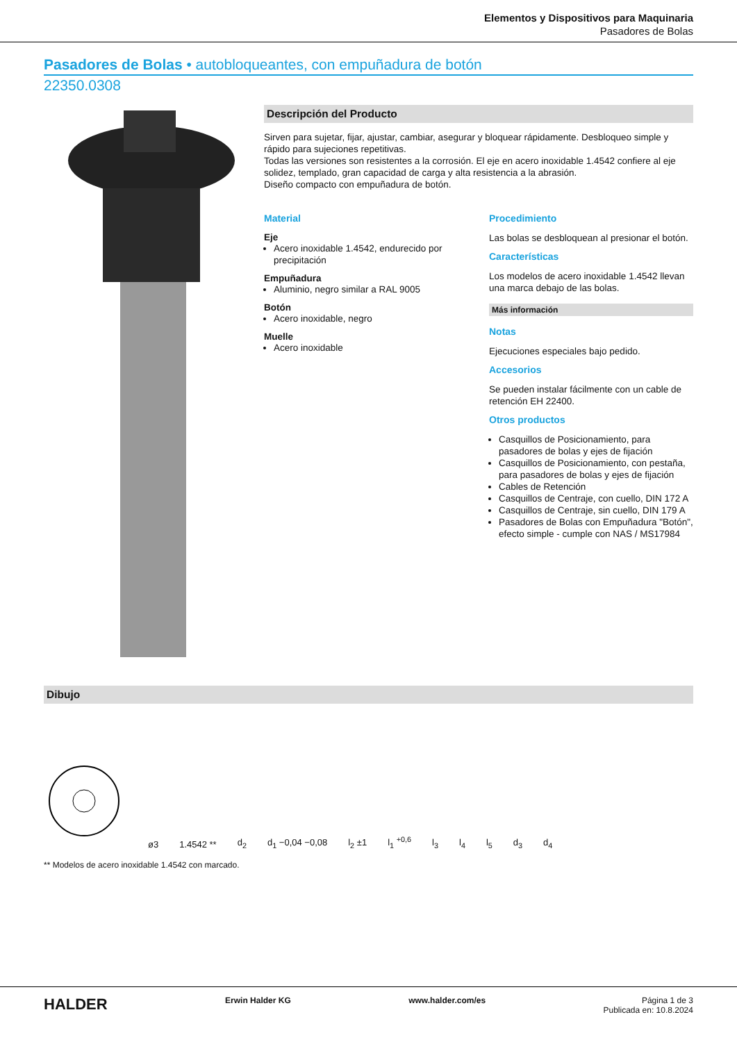Elementos y Dispositivos para Maquinaria
Pasadores de Bolas
Pasadores de Bolas • autobloqueantes, con empuñadura de botón
22350.0308
Descripción del Producto
Sirven para sujetar, fijar, ajustar, cambiar, asegurar y bloquear rápidamente. Desbloqueo simple y rápido para sujeciones repetitivas.
Todas las versiones son resistentes a la corrosión. El eje en acero inoxidable 1.4542 confiere al eje solidez, templado, gran capacidad de carga y alta resistencia a la abrasión.
Diseño compacto con empuñadura de botón.
Material
Eje
Acero inoxidable 1.4542, endurecido por precipitación
Empuñadura
Aluminio, negro similar a RAL 9005
Botón
Acero inoxidable, negro
Muelle
Acero inoxidable
Procedimiento
Las bolas se desbloquean al presionar el botón.
Características
Los modelos de acero inoxidable 1.4542 llevan una marca debajo de las bolas.
Más información
Notas
Ejecuciones especiales bajo pedido.
Accesorios
Se pueden instalar fácilmente con un cable de retención EH 22400.
Otros productos
Casquillos de Posicionamiento, para pasadores de bolas y ejes de fijación
Casquillos de Posicionamiento, con pestaña, para pasadores de bolas y ejes de fijación
Cables de Retención
Casquillos de Centraje, con cuello, DIN 172 A
Casquillos de Centraje, sin cuello, DIN 179 A
Pasadores de Bolas con Empuñadura "Botón", efecto simple - cumple con NAS / MS17984
Dibujo
ø3 1.4542 ** d<sub>2</sub> d<sub>1</sub> −0,04 −0,08 l<sub>2</sub> ±1 l<sub>1</sub> <sup>+0,6</sup> l<sub>3</sub> l<sub>4</sub> l<sub>5</sub> d<sub>3</sub> d<sub>4</sub>
** Modelos de acero inoxidable 1.4542 con marcado.
HALDER Erwin Halder KG www.halder.com/es Página 1 de 3
Publicada en: 10.8.2024